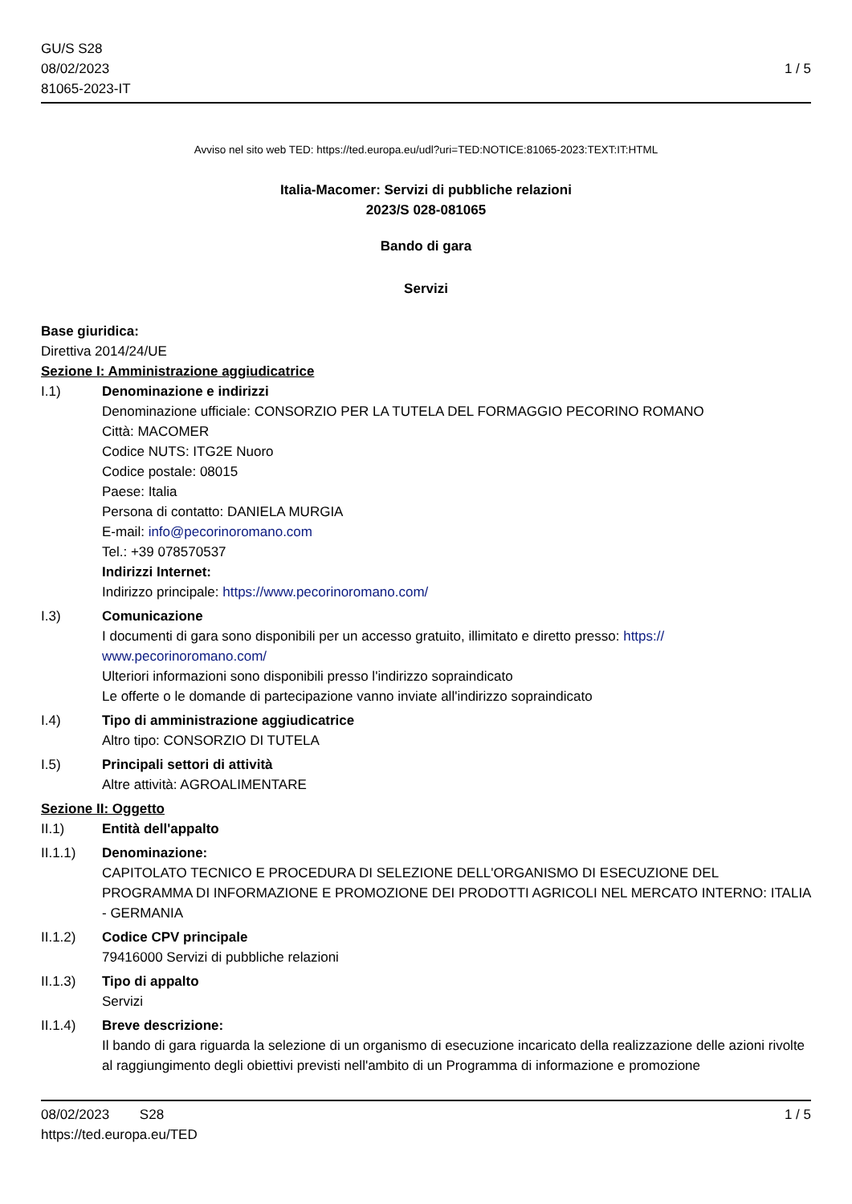GU/S S28
08/02/2023
81065-2023-IT
1 / 5
Avviso nel sito web TED: https://ted.europa.eu/udl?uri=TED:NOTICE:81065-2023:TEXT:IT:HTML
Italia-Macomer: Servizi di pubbliche relazioni
2023/S 028-081065
Bando di gara
Servizi
Base giuridica:
Direttiva 2014/24/UE
Sezione I: Amministrazione aggiudicatrice
I.1) Denominazione e indirizzi
Denominazione ufficiale: CONSORZIO PER LA TUTELA DEL FORMAGGIO PECORINO ROMANO
Città: MACOMER
Codice NUTS: ITG2E Nuoro
Codice postale: 08015
Paese: Italia
Persona di contatto: DANIELA MURGIA
E-mail: info@pecorinoromano.com
Tel.: +39 078570537
Indirizzi Internet:
Indirizzo principale: https://www.pecorinoromano.com/
I.3) Comunicazione
I documenti di gara sono disponibili per un accesso gratuito, illimitato e diretto presso: https://
www.pecorinoromano.com/
Ulteriori informazioni sono disponibili presso l'indirizzo sopraindicato
Le offerte o le domande di partecipazione vanno inviate all'indirizzo sopraindicato
I.4) Tipo di amministrazione aggiudicatrice
Altro tipo: CONSORZIO DI TUTELA
I.5) Principali settori di attività
Altre attività: AGROALIMENTARE
Sezione II: Oggetto
II.1) Entità dell'appalto
II.1.1) Denominazione:
CAPITOLATO TECNICO E PROCEDURA DI SELEZIONE DELL'ORGANISMO DI ESECUZIONE DEL PROGRAMMA DI INFORMAZIONE E PROMOZIONE DEI PRODOTTI AGRICOLI NEL MERCATO INTERNO: ITALIA - GERMANIA
II.1.2) Codice CPV principale
79416000 Servizi di pubbliche relazioni
II.1.3) Tipo di appalto
Servizi
II.1.4) Breve descrizione:
Il bando di gara riguarda la selezione di un organismo di esecuzione incaricato della realizzazione delle azioni rivolte al raggiungimento degli obiettivi previsti nell'ambito di un Programma di informazione e promozione
08/02/2023 S28 1 / 5
https://ted.europa.eu/TED